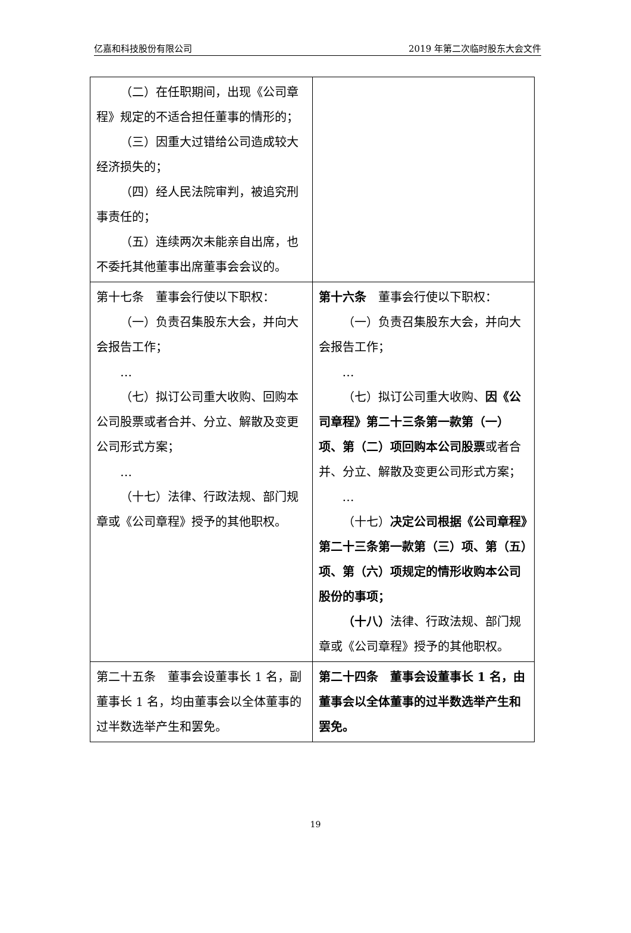亿嘉和科技股份有限公司 2019 年第二次临时股东大会文件
| （二）在任职期间，出现《公司章程》规定的不适合担任董事的情形的； （三）因重大过错给公司造成较大经济损失的； （四）经人民法院审判，被追究刑事责任的； （五）连续两次未能亲自出席，也不委托其他董事出席董事会会议的。 | |
| 第十七条 董事会行使以下职权： （一）负责召集股东大会，并向大会报告工作； … （七）拟订公司重大收购、回购本公司股票或者合并、分立、解散及变更公司形式方案； … （十七）法律、行政法规、部门规章或《公司章程》授予的其他职权。 | 第十六条 董事会行使以下职权： （一）负责召集股东大会，并向大会报告工作； … （七）拟订公司重大收购、 因《公司章程》第二十三条第一款第（一）项、第（二）项回购本公司股票 或者合并、分立、解散及变更公司形式方案； … （十七） 决定公司根据《公司章程》第二十三条第一款第（三）项、第（五）项、第（六）项规定的情形收购本公司股份的事项； （十八） 法律、行政法规、部门规章或《公司章程》授予的其他职权。 |
| 第二十五条 董事会设董事长 1 名，副董事长 1 名，均由董事会以全体董事的过半数选举产生和罢免。 | 第二十四条 董事会设董事长 1 名，由董事会以全体董事的过半数选举产生和罢免。 |
19